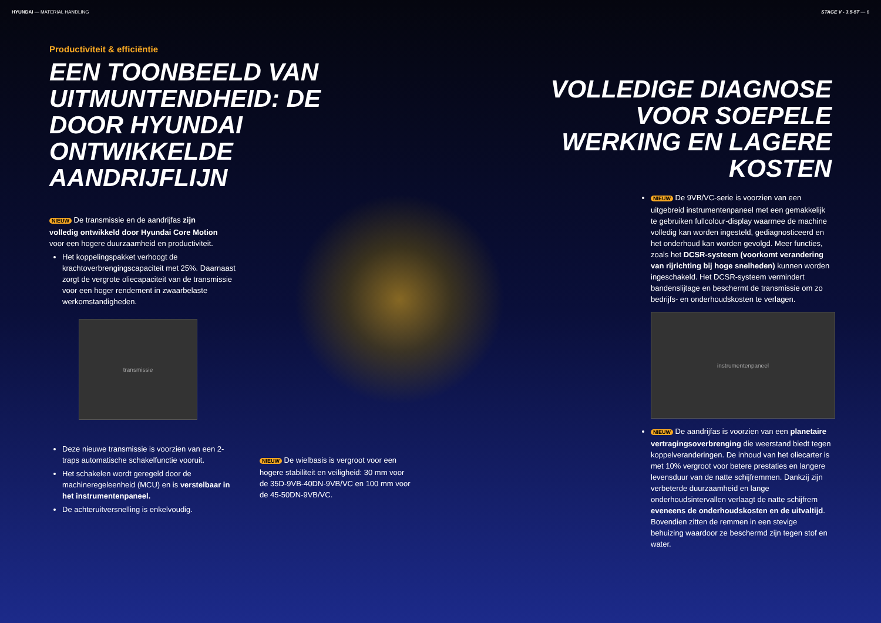HYUNDAI — MATERIAL HANDLING STAGE V - 3.5-5T — 6
Productiviteit & efficiëntie
EEN TOONBEELD VAN UITMUNTENDHEID: DE DOOR HYUNDAI ONTWIKKELDE AANDRIJFLIJN
NIEUW De transmissie en de aandrijfas zijn volledig ontwikkeld door Hyundai Core Motion voor een hogere duurzaamheid en productiviteit.
Het koppelingspakket verhoogt de krachtoverbrengingscapaciteit met 25%. Daarnaast zorgt de vergrote oliecapaciteit van de transmissie voor een hoger rendement in zwaarbelaste werkomstandigheden.
transmissie
Deze nieuwe transmissie is voorzien van een 2-traps automatische schakelfunctie vooruit.
Het schakelen wordt geregeld door de machineregeleenheid (MCU) en is verstelbaar in het instrumentenpaneel.
De achteruitversnelling is enkelvoudig.
VOLLEDIGE DIAGNOSE VOOR SOEPELE WERKING EN LAGERE KOSTEN
NIEUW De 9VB/VC-serie is voorzien van een uitgebreid instrumentenpaneel met een gemakkelijk te gebruiken fullcolour-display waarmee de machine volledig kan worden ingesteld, gediagnosticeerd en het onderhoud kan worden gevolgd. Meer functies, zoals het DCSR-systeem (voorkomt verandering van rijrichting bij hoge snelheden) kunnen worden ingeschakeld. Het DCSR-systeem vermindert bandenslijtage en beschermt de transmissie om zo bedrijfs- en onderhoudskosten te verlagen.
instrumentenpaneel
NIEUW De aandrijfas is voorzien van een planetaire vertragingsoverbrenging die weerstand biedt tegen koppelveranderingen. De inhoud van het oliecarter is met 10% vergroot voor betere prestaties en langere levensduur van de natte schijfremmen. Dankzij zijn verbeterde duurzaamheid en lange onderhoudsintervallen verlaagt de natte schijfrem eveneens de onderhoudskosten en de uitvaltijd. Bovendien zitten de remmen in een stevige behuizing waardoor ze beschermd zijn tegen stof en water.
NIEUW De wielbasis is vergroot voor een hogere stabiliteit en veiligheid: 30 mm voor de 35D-9VB-40DN-9VB/VC en 100 mm voor de 45-50DN-9VB/VC.